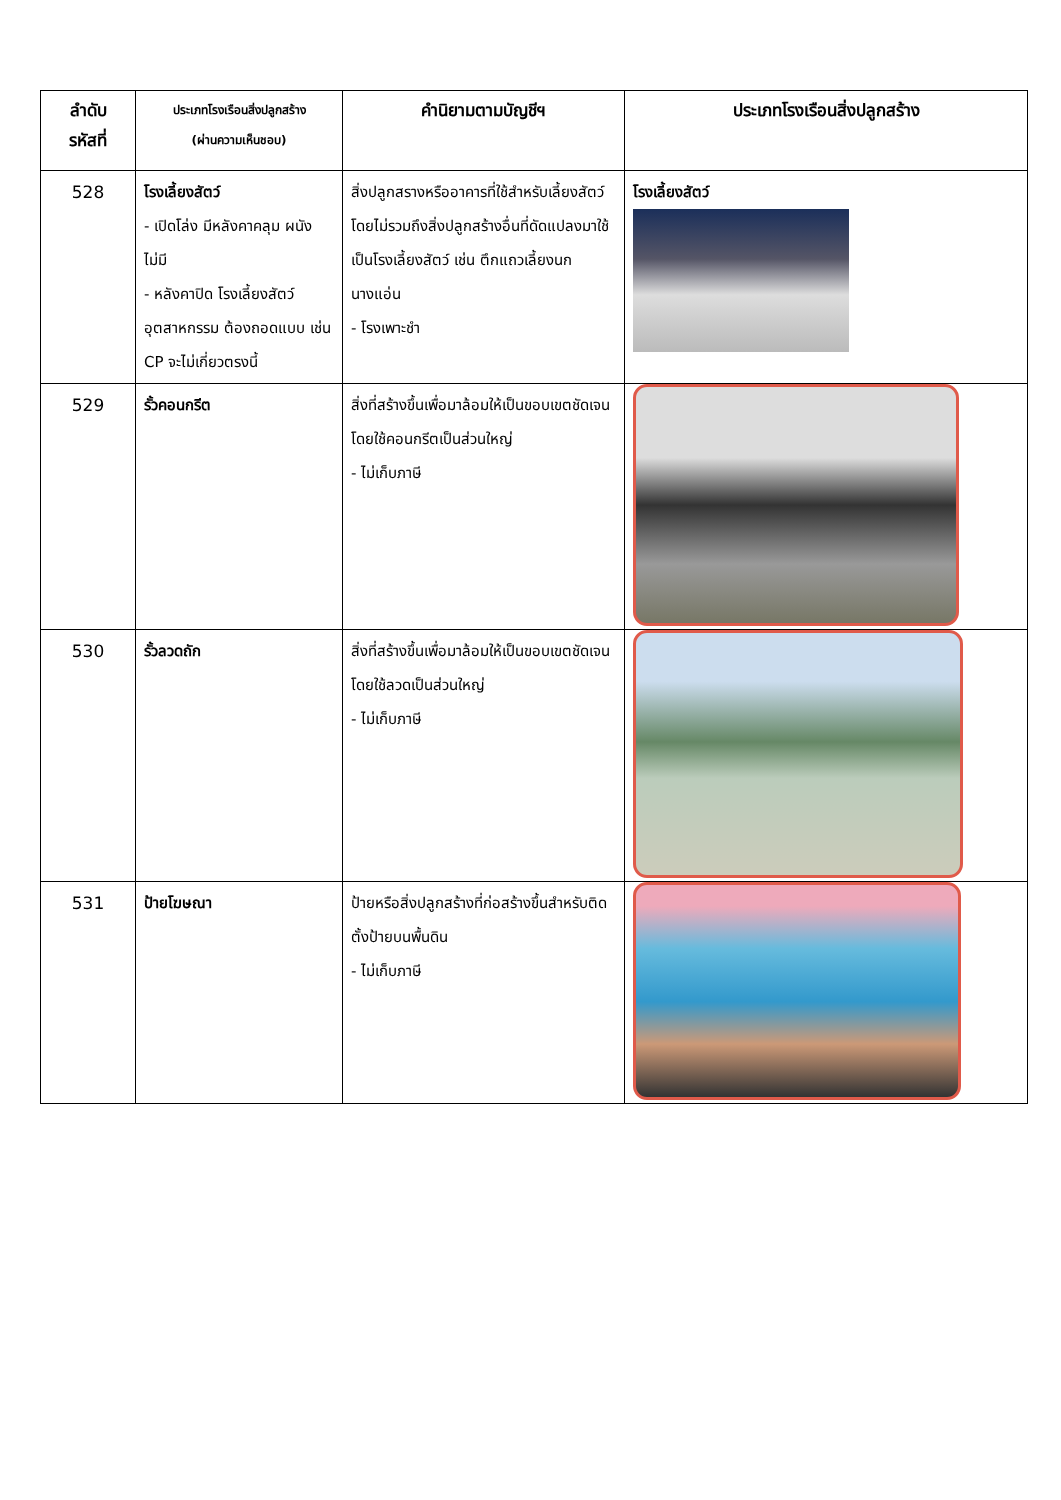| ลำดับ รหัสที่ | ประเภทโรงเรือนสิ่งปลูกสร้าง (ผ่านความเห็นชอบ) | คำนิยามตามบัญชีฯ | ประเภทโรงเรือนสิ่งปลูกสร้าง |
| --- | --- | --- | --- |
| 528 | โรงเลี้ยงสัตว์ - เปิดโล่ง มีหลังคาคลุม ผนังไม่มี - หลังคาปิด โรงเลี้ยงสัตว์อุตสาหกรรม ต้องถอดแบบ เช่น CP จะไม่เกี่ยวตรงนี้ | สิ่งปลูกสรางหรืออาคารที่ใช้สำหรับเลี้ยงสัตว์ โดยไม่รวมถึงสิ่งปลูกสร้างอื่นที่ดัดแปลงมาใช้เป็นโรงเลี้ยงสัตว์ เช่น ตึกแถวเลี้ยงนกนางแอ่น - โรงเพาะชำ | โรงเลี้ยงสัตว์ |
| 529 | รั้วคอนกรีต | สิ่งที่สร้างขึ้นเพื่อมาล้อมให้เป็นขอบเขตชัดเจน โดยใช้คอนกรีตเป็นส่วนใหญ่ - ไม่เก็บภาษี | |
| 530 | รั้วลวดถัก | สิ่งที่สร้างขึ้นเพื่อมาล้อมให้เป็นขอบเขตชัดเจนโดยใช้ลวดเป็นส่วนใหญ่ - ไม่เก็บภาษี | |
| 531 | ป้ายโฆษณา | ป้ายหรือสิ่งปลูกสร้างที่ก่อสร้างขึ้นสำหรับติดตั้งป้ายบนพื้นดิน - ไม่เก็บภาษี | |